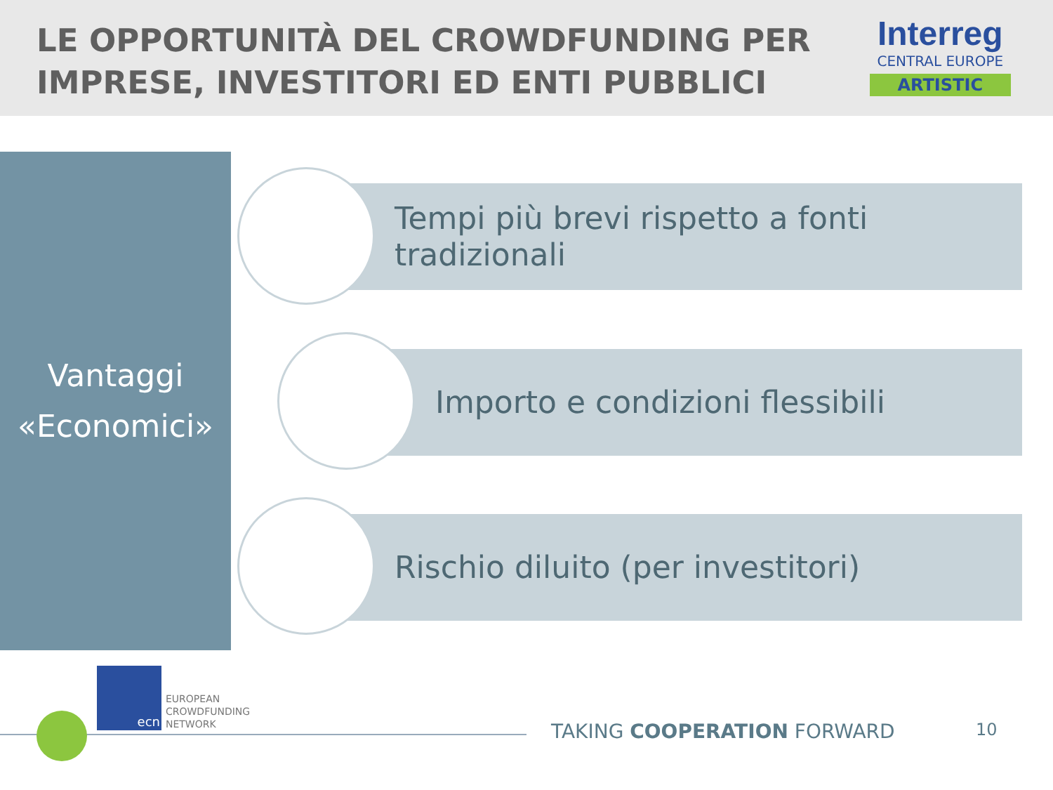LE OPPORTUNITÀ DEL CROWDFUNDING PER
IMPRESE, INVESTITORI ED ENTI PUBBLICI
Interreg
CENTRAL EUROPE
ARTISTIC
Vantaggi
«Economici»
Tempi più brevi rispetto a fonti
tradizionali
Importo e condizioni flessibili
Rischio diluito (per investitori)
ecn
EUROPEAN
CROWDFUNDING
NETWORK
TAKING COOPERATION FORWARD 10